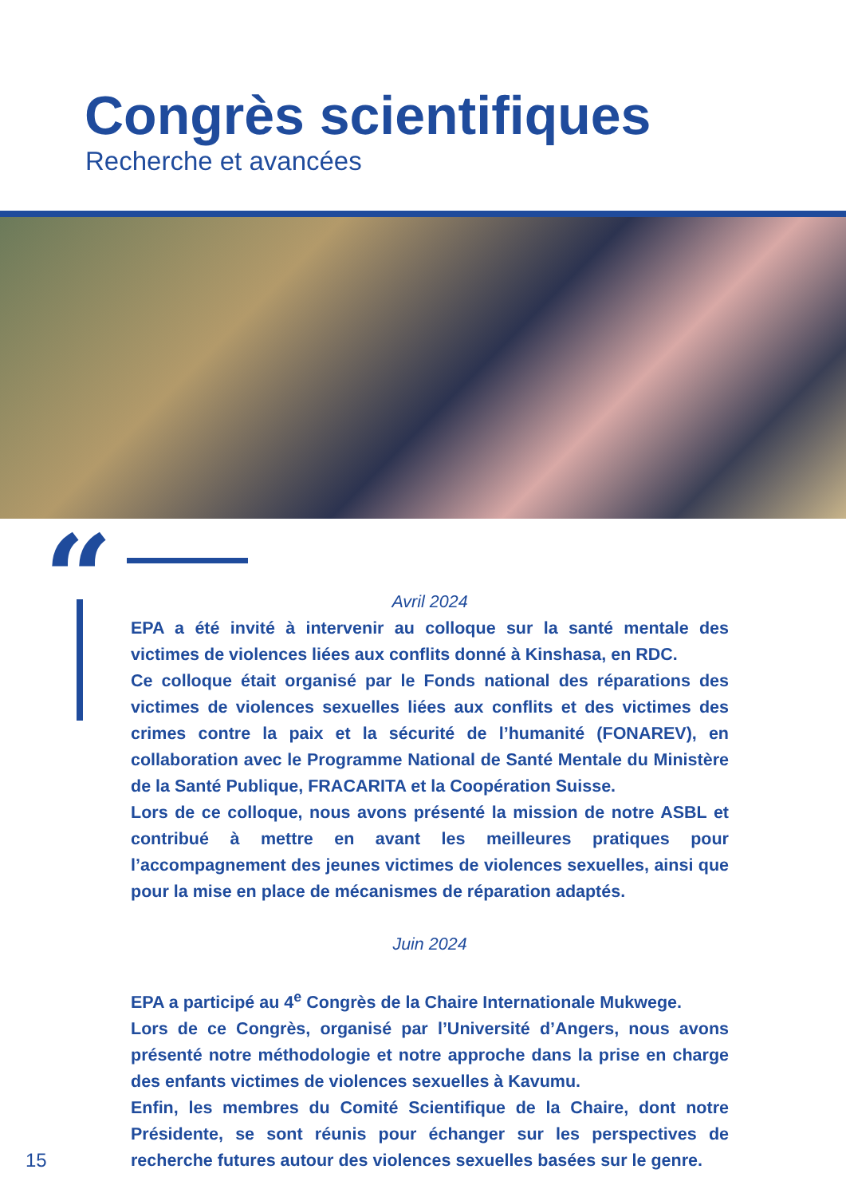Congrès scientifiques
Recherche et avancées
“
Avril 2024
EPA a été invité à intervenir au colloque sur la santé mentale des victimes de violences liées aux conflits donné à Kinshasa, en RDC.
Ce colloque était organisé par le Fonds national des réparations des victimes de violences sexuelles liées aux conflits et des victimes des crimes contre la paix et la sécurité de l’humanité (FONAREV), en collaboration avec le Programme National de Santé Mentale du Ministère de la Santé Publique, FRACARITA et la Coopération Suisse.
Lors de ce colloque, nous avons présenté la mission de notre ASBL et contribué à mettre en avant les meilleures pratiques pour l’accompagnement des jeunes victimes de violences sexuelles, ainsi que pour la mise en place de mécanismes de réparation adaptés.
Juin 2024
EPA a participé au 4<sup>e</sup> Congrès de la Chaire Internationale Mukwege.
Lors de ce Congrès, organisé par l’Université d’Angers, nous avons présenté notre méthodologie et notre approche dans la prise en charge des enfants victimes de violences sexuelles à Kavumu.
Enfin, les membres du Comité Scientifique de la Chaire, dont notre Présidente, se sont réunis pour échanger sur les perspectives de recherche futures autour des violences sexuelles basées sur le genre.
15